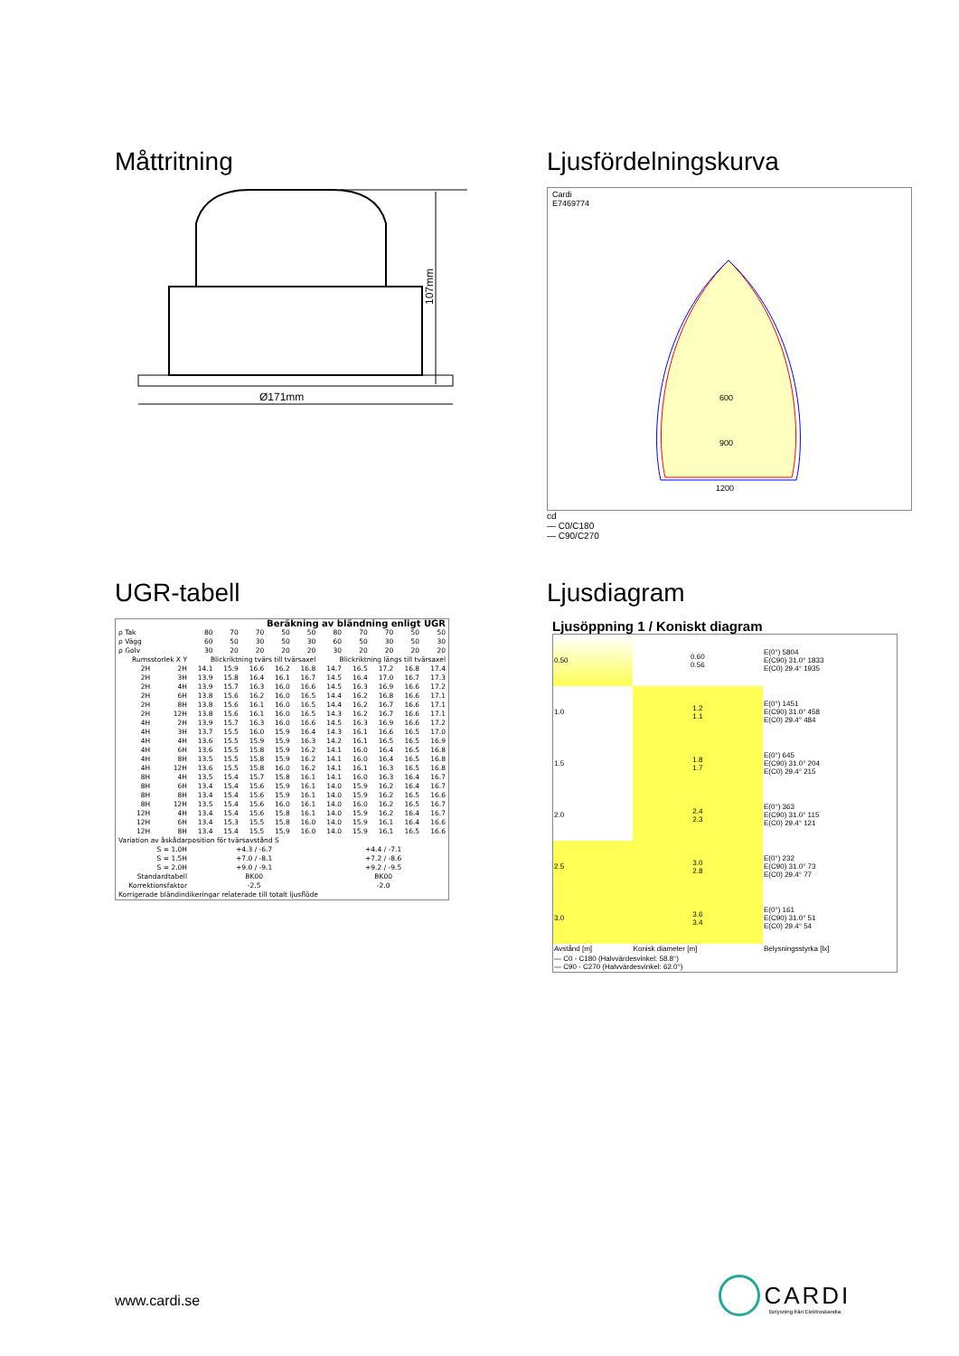Måttritning
107mm
Ø171mm
Ljusfördelningskurva
Cardi
E7469774
600
900
1200
cd
— C0/C180
— C90/C270
UGR-tabell
| Beräkning av bländning enligt UGR | | | | | | | | | | | |
| ρ Tak | | 80 | 70 | 70 | 50 | 50 | 80 | 70 | 70 | 50 | 50 |
| ρ Vägg | | 60 | 50 | 30 | 50 | 30 | 60 | 50 | 30 | 50 | 30 |
| ρ Golv | | 30 | 20 | 20 | 20 | 20 | 30 | 20 | 20 | 20 | 20 |
| Rumsstorlek X Y | | Blickriktning tvärs till tvärsaxel | | | | | Blickriktning längs till tvärsaxel | | | | |
| 2H | 2H | 14.1 | 15.9 | 16.6 | 16.2 | 16.8 | 14.7 | 16.5 | 17.2 | 16.8 | 17.4 |
| 2H | 3H | 13.9 | 15.8 | 16.4 | 16.1 | 16.7 | 14.5 | 16.4 | 17.0 | 16.7 | 17.3 |
| 2H | 4H | 13.9 | 15.7 | 16.3 | 16.0 | 16.6 | 14.5 | 16.3 | 16.9 | 16.6 | 17.2 |
| 2H | 6H | 13.8 | 15.6 | 16.2 | 16.0 | 16.5 | 14.4 | 16.2 | 16.8 | 16.6 | 17.1 |
| 2H | 8H | 13.8 | 15.6 | 16.1 | 16.0 | 16.5 | 14.4 | 16.2 | 16.7 | 16.6 | 17.1 |
| 2H | 12H | 13.8 | 15.6 | 16.1 | 16.0 | 16.5 | 14.3 | 16.2 | 16.7 | 16.6 | 17.1 |
| 4H | 2H | 13.9 | 15.7 | 16.3 | 16.0 | 16.6 | 14.5 | 16.3 | 16.9 | 16.6 | 17.2 |
| 4H | 3H | 13.7 | 15.5 | 16.0 | 15.9 | 16.4 | 14.3 | 16.1 | 16.6 | 16.5 | 17.0 |
| 4H | 4H | 13.6 | 15.5 | 15.9 | 15.9 | 16.3 | 14.2 | 16.1 | 16.5 | 16.5 | 16.9 |
| 4H | 6H | 13.6 | 15.5 | 15.8 | 15.9 | 16.2 | 14.1 | 16.0 | 16.4 | 16.5 | 16.8 |
| 4H | 8H | 13.5 | 15.5 | 15.8 | 15.9 | 16.2 | 14.1 | 16.0 | 16.4 | 16.5 | 16.8 |
| 4H | 12H | 13.6 | 15.5 | 15.8 | 16.0 | 16.2 | 14.1 | 16.1 | 16.3 | 16.5 | 16.8 |
| 8H | 4H | 13.5 | 15.4 | 15.7 | 15.8 | 16.1 | 14.1 | 16.0 | 16.3 | 16.4 | 16.7 |
| 8H | 6H | 13.4 | 15.4 | 15.6 | 15.9 | 16.1 | 14.0 | 15.9 | 16.2 | 16.4 | 16.7 |
| 8H | 8H | 13.4 | 15.4 | 15.6 | 15.9 | 16.1 | 14.0 | 15.9 | 16.2 | 16.5 | 16.6 |
| 8H | 12H | 13.5 | 15.4 | 15.6 | 16.0 | 16.1 | 14.0 | 16.0 | 16.2 | 16.5 | 16.7 |
| 12H | 4H | 13.4 | 15.4 | 15.6 | 15.8 | 16.1 | 14.0 | 15.9 | 16.2 | 16.4 | 16.7 |
| 12H | 6H | 13.4 | 15.3 | 15.5 | 15.8 | 16.0 | 14.0 | 15.9 | 16.1 | 16.4 | 16.6 |
| 12H | 8H | 13.4 | 15.4 | 15.5 | 15.9 | 16.0 | 14.0 | 15.9 | 16.1 | 16.5 | 16.6 |
| Variation av åskådarposition för tvärsavstånd S | | | | | | | | | | | |
| S = 1.0H S = 1.5H S = 2.0H | | +4.3 / -6.7 +7.0 / -8.1 +9.0 / -9.1 | | | | | +4.4 / -7.1 +7.2 / -8.6 +9.2 / -9.5 | | | | |
| Standardtabell Korrektionsfaktor | | BK00 -2.5 | | | | | BK00 -2.0 | | | | |
| Korrigerade bländindikeringar relaterade till totalt ljusflöde | | | | | | | | | | | |
Ljusdiagram
Ljusöppning 1 / Koniskt diagram
| 0.50 | 0.60 0.56 | E(0°) 5804 E(C90) 31.0° 1833 E(C0) 29.4° 1935 |
| 1.0 | 1.2 1.1 | E(0°) 1451 E(C90) 31.0° 458 E(C0) 29.4° 484 |
| 1.5 | 1.8 1.7 | E(0°) 645 E(C90) 31.0° 204 E(C0) 29.4° 215 |
| 2.0 | 2.4 2.3 | E(0°) 363 E(C90) 31.0° 115 E(C0) 29.4° 121 |
| 2.5 | 3.0 2.8 | E(0°) 232 E(C90) 31.0° 73 E(C0) 29.4° 77 |
| 3.0 | 3.6 3.4 | E(0°) 161 E(C90) 31.0° 51 E(C0) 29.4° 54 |
| Avstånd [m] | Konisk diameter [m] | Belysningsstyrka [lx] |
| — C0 - C180 (Halvvärdesvinkel: 58.8°) — C90 - C270 (Halvvärdesvinkel: 62.0°) | | |
www.cardi.se
CARDI
Belysning från Elektroskandia